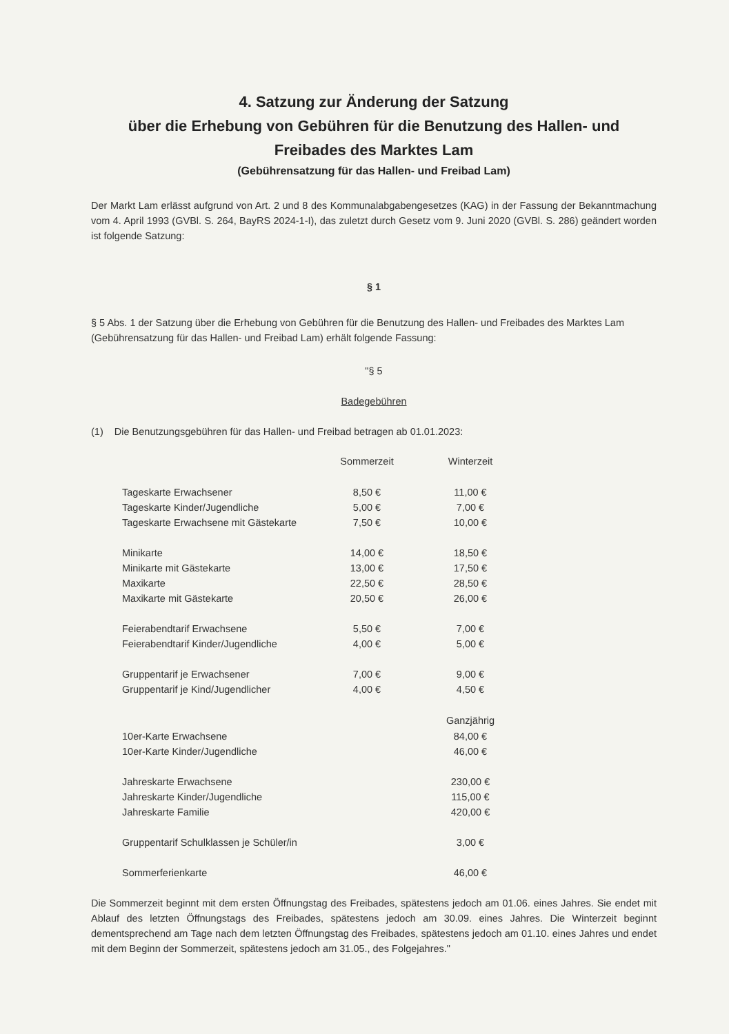4. Satzung zur Änderung der Satzung
über die Erhebung von Gebühren für die Benutzung des Hallen- und Freibades des Marktes Lam
(Gebührensatzung für das Hallen- und Freibad Lam)
Der Markt Lam erlässt aufgrund von Art. 2 und 8 des Kommunalabgabengesetzes (KAG) in der Fassung der Bekanntmachung vom 4. April 1993 (GVBl. S. 264, BayRS 2024-1-I), das zuletzt durch Gesetz vom 9. Juni 2020 (GVBl. S. 286) geändert worden ist folgende Satzung:
§ 1
§ 5 Abs. 1 der Satzung über die Erhebung von Gebühren für die Benutzung des Hallen- und Freibades des Marktes Lam (Gebührensatzung für das Hallen- und Freibad Lam) erhält folgende Fassung:
"§ 5
Badegebühren
(1) Die Benutzungsgebühren für das Hallen- und Freibad betragen ab 01.01.2023:
| | Sommerzeit | Winterzeit |
| Tageskarte Erwachsener | 8,50 € | 11,00 € |
| Tageskarte Kinder/Jugendliche | 5,00 € | 7,00 € |
| Tageskarte Erwachsene mit Gästekarte | 7,50 € | 10,00 € |
| Minikarte | 14,00 € | 18,50 € |
| Minikarte mit Gästekarte | 13,00 € | 17,50 € |
| Maxikarte | 22,50 € | 28,50 € |
| Maxikarte mit Gästekarte | 20,50 € | 26,00 € |
| Feierabendtarif Erwachsene | 5,50 € | 7,00 € |
| Feierabendtarif Kinder/Jugendliche | 4,00 € | 5,00 € |
| Gruppentarif je Erwachsener | 7,00 € | 9,00 € |
| Gruppentarif je Kind/Jugendlicher | 4,00 € | 4,50 € |
| | | Ganzjährig |
| 10er-Karte Erwachsene | | 84,00 € |
| 10er-Karte Kinder/Jugendliche | | 46,00 € |
| Jahreskarte Erwachsene | | 230,00 € |
| Jahreskarte Kinder/Jugendliche | | 115,00 € |
| Jahreskarte Familie | | 420,00 € |
| Gruppentarif Schulklassen je Schüler/in | | 3,00 € |
| Sommerferienkarte | | 46,00 € |
Die Sommerzeit beginnt mit dem ersten Öffnungstag des Freibades, spätestens jedoch am 01.06. eines Jahres. Sie endet mit Ablauf des letzten Öffnungstags des Freibades, spätestens jedoch am 30.09. eines Jahres. Die Winterzeit beginnt dementsprechend am Tage nach dem letzten Öffnungstag des Freibades, spätestens jedoch am 01.10. eines Jahres und endet mit dem Beginn der Sommerzeit, spätestens jedoch am 31.05., des Folgejahres."